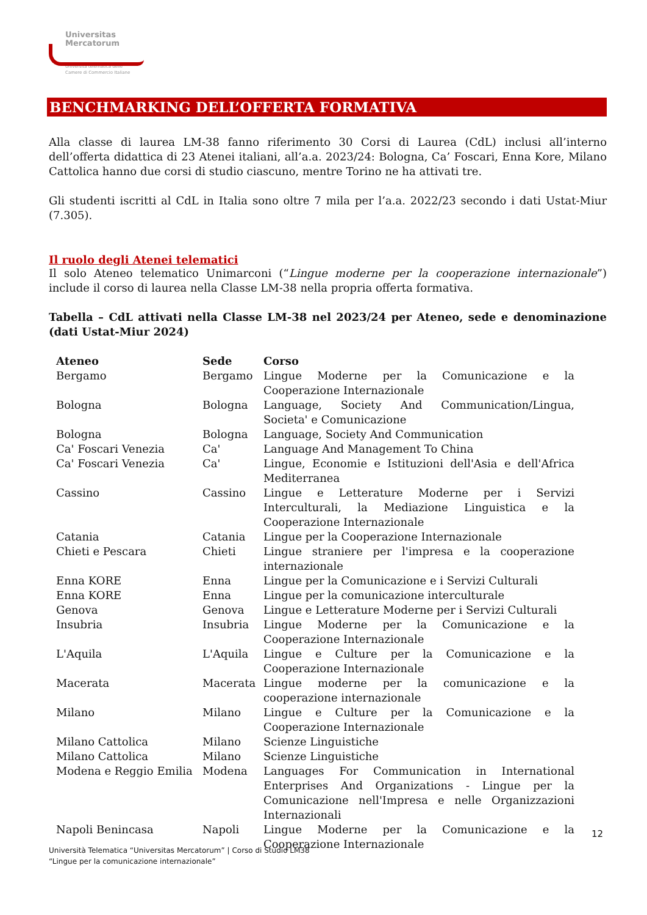Universitas
Mercatorum
Università telematica delle
Camere di Commercio Italiane
BENCHMARKING DELL’OFFERTA FORMATIVA
Alla classe di laurea LM-38 fanno riferimento 30 Corsi di Laurea (CdL) inclusi all’interno dell’offerta didattica di 23 Atenei italiani, all’a.a. 2023/24: Bologna, Ca’ Foscari, Enna Kore, Milano Cattolica hanno due corsi di studio ciascuno, mentre Torino ne ha attivati tre.
Gli studenti iscritti al CdL in Italia sono oltre 7 mila per l’a.a. 2022/23 secondo i dati Ustat-Miur (7.305).
Il ruolo degli Atenei telematici
Il solo Ateneo telematico Unimarconi (“Lingue moderne per la cooperazione internazionale”) include il corso di laurea nella Classe LM-38 nella propria offerta formativa.
Tabella – CdL attivati nella Classe LM-38 nel 2023/24 per Ateneo, sede e denominazione (dati Ustat-Miur 2024)
| Ateneo | Sede | Corso |
| --- | --- | --- |
| Bergamo | Bergamo | Lingue Moderne per la Comunicazione e la Cooperazione Internazionale |
| Bologna | Bologna | Language, Society And Communication/Lingua, Societa' e Comunicazione |
| Bologna | Bologna | Language, Society And Communication |
| Ca' Foscari Venezia | Ca' | Language And Management To China |
| Ca' Foscari Venezia | Ca' | Lingue, Economie e Istituzioni dell'Asia e dell'Africa Mediterranea |
| Cassino | Cassino | Lingue e Letterature Moderne per i Servizi Interculturali, la Mediazione Linguistica e la Cooperazione Internazionale |
| Catania | Catania | Lingue per la Cooperazione Internazionale |
| Chieti e Pescara | Chieti | Lingue straniere per l'impresa e la cooperazione internazionale |
| Enna KORE | Enna | Lingue per la Comunicazione e i Servizi Culturali |
| Enna KORE | Enna | Lingue per la comunicazione interculturale |
| Genova | Genova | Lingue e Letterature Moderne per i Servizi Culturali |
| Insubria | Insubria | Lingue Moderne per la Comunicazione e la Cooperazione Internazionale |
| L'Aquila | L'Aquila | Lingue e Culture per la Comunicazione e la Cooperazione Internazionale |
| Macerata | Macerata | Lingue moderne per la comunicazione e la cooperazione internazionale |
| Milano | Milano | Lingue e Culture per la Comunicazione e la Cooperazione Internazionale |
| Milano Cattolica | Milano | Scienze Linguistiche |
| Milano Cattolica | Milano | Scienze Linguistiche |
| Modena e Reggio Emilia | Modena | Languages For Communication in International Enterprises And Organizations - Lingue per la Comunicazione nell'Impresa e nelle Organizzazioni Internazionali |
| Napoli Benincasa | Napoli | Lingue Moderne per la Comunicazione e la Cooperazione Internazionale |
12
Università Telematica “Universitas Mercatorum” | Corso di Studio LM38
“Lingue per la comunicazione internazionale”